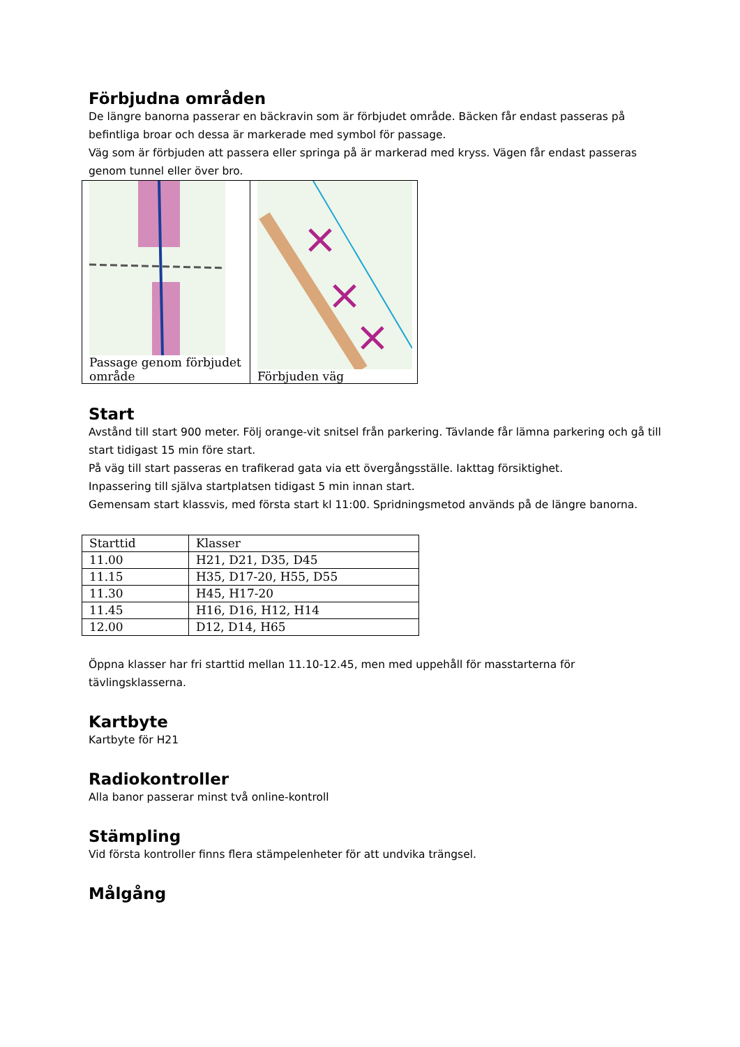Förbjudna områden
De längre banorna passerar en bäckravin som är förbjudet område. Bäcken får endast passeras på befintliga broar och dessa är markerade med symbol för passage.
Väg som är förbjuden att passera eller springa på är markerad med kryss. Vägen får endast passeras genom tunnel eller över bro.
| Passage genom förbjudet område | Förbjuden väg |
Start
Avstånd till start 900 meter. Följ orange-vit snitsel från parkering. Tävlande får lämna parkering och gå till start tidigast 15 min före start.
På väg till start passeras en trafikerad gata via ett övergångsställe. Iakttag försiktighet.
Inpassering till själva startplatsen tidigast 5 min innan start.
Gemensam start klassvis, med första start kl 11:00. Spridningsmetod används på de längre banorna.
| Starttid | Klasser |
| 11.00 | H21, D21, D35, D45 |
| 11.15 | H35, D17-20, H55, D55 |
| 11.30 | H45, H17-20 |
| 11.45 | H16, D16, H12, H14 |
| 12.00 | D12, D14, H65 |
Öppna klasser har fri starttid mellan 11.10-12.45, men med uppehåll för masstarterna för tävlingsklasserna.
Kartbyte
Kartbyte för H21
Radiokontroller
Alla banor passerar minst två online-kontroll
Stämpling
Vid första kontroller finns flera stämpelenheter för att undvika trängsel.
Målgång